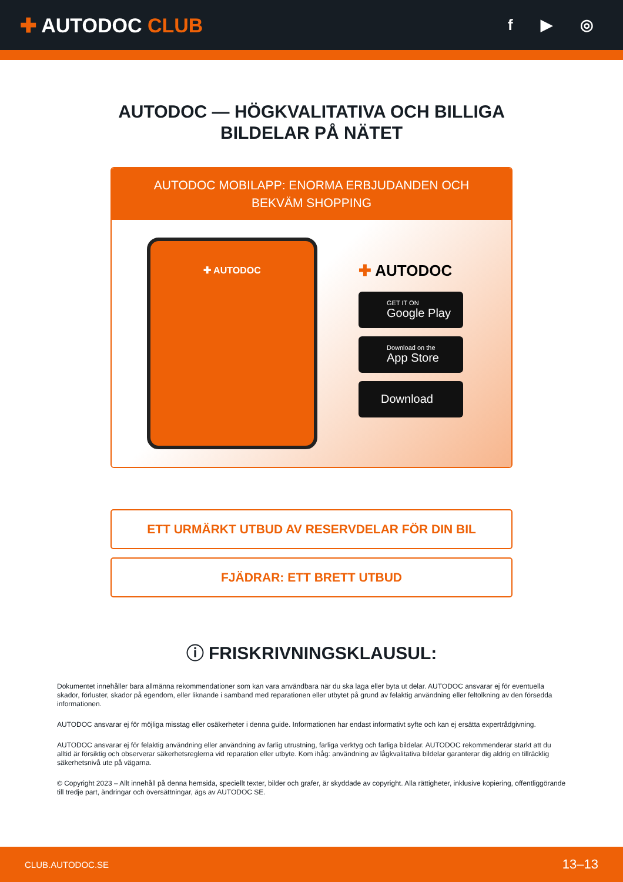✚ AUTODOC CLUB
f ▶ ◎
AUTODOC — HÖGKVALITATIVA OCH BILLIGA
BILDELAR PÅ NÄTET
AUTODOC MOBILAPP: ENORMA ERBJUDANDEN OCH BEKVÄM SHOPPING
✚ AUTODOC
✚ AUTODOC
GET IT ON
Google Play
Download on the
App Store
Download
ETT URMÄRKT UTBUD AV RESERVDELAR FÖR DIN BIL
FJÄDRAR: ETT BRETT UTBUD
ⓘ FRISKRIVNINGSKLAUSUL:
Dokumentet innehåller bara allmänna rekommendationer som kan vara användbara när du ska laga eller byta ut delar. AUTODOC ansvarar ej för eventuella skador, förluster, skador på egendom, eller liknande i samband med reparationen eller utbytet på grund av felaktig användning eller feltolkning av den försedda informationen.
AUTODOC ansvarar ej för möjliga misstag eller osäkerheter i denna guide. Informationen har endast informativt syfte och kan ej ersätta expertrådgivning.
AUTODOC ansvarar ej för felaktig användning eller användning av farlig utrustning, farliga verktyg och farliga bildelar. AUTODOC rekommenderar starkt att du alltid är försiktig och observerar säkerhetsreglerna vid reparation eller utbyte. Kom ihåg: användning av lågkvalitativa bildelar garanterar dig aldrig en tillräcklig säkerhetsnivå ute på vägarna.
© Copyright 2023 – Allt innehåll på denna hemsida, speciellt texter, bilder och grafer, är skyddade av copyright. Alla rättigheter, inklusive kopiering, offentliggörande till tredje part, ändringar och översättningar, ägs av AUTODOC SE.
CLUB.AUTODOC.SE 13–13